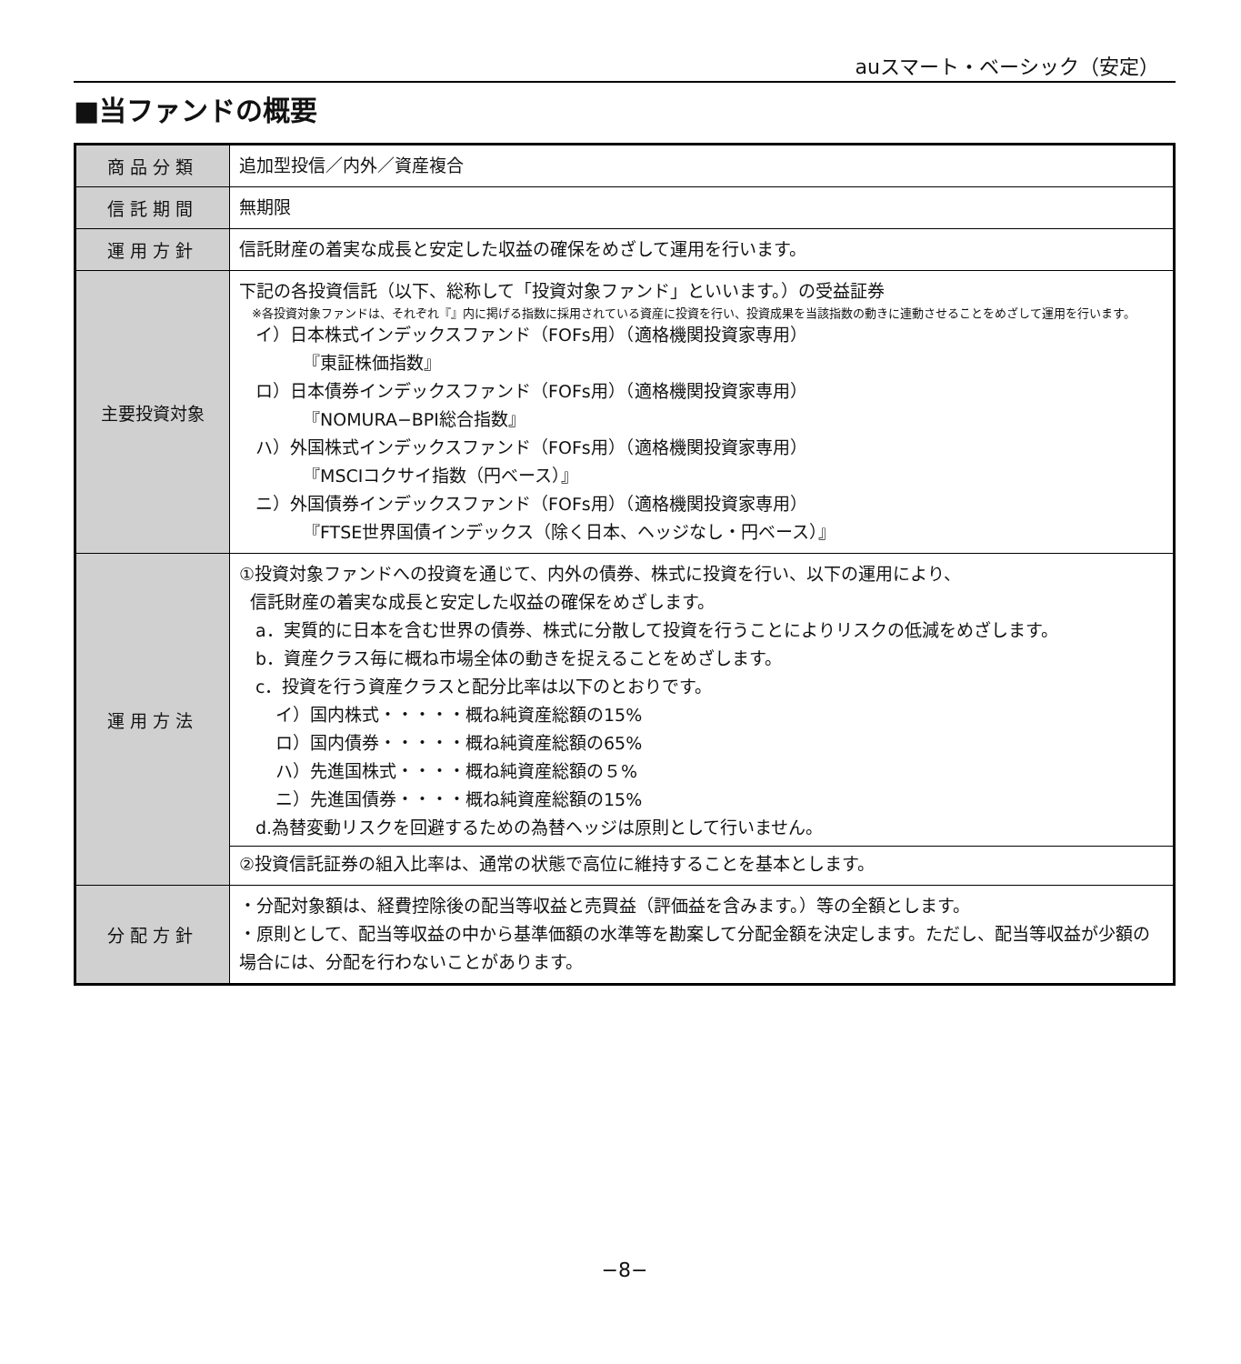auスマート・ベーシック（安定）
■当ファンドの概要
| 商品分類 | 追加型投信／内外／資産複合 |
| 信託期間 | 無期限 |
| 運用方針 | 信託財産の着実な成長と安定した収益の確保をめざして運用を行います。 |
| 主要投資対象 | 下記の各投資信託（以下、総称して「投資対象ファンド」といいます。）の受益証券 ※各投資対象ファンドは、それぞれ『』内に掲げる指数に採用されている資産に投資を行い、投資成果を当該指数の動きに連動させることをめざして運用を行います。 イ）日本株式インデックスファンド（FOFs用）（適格機関投資家専用） 『東証株価指数』 ロ）日本債券インデックスファンド（FOFs用）（適格機関投資家専用） 『NOMURA−BPI総合指数』 ハ）外国株式インデックスファンド（FOFs用）（適格機関投資家専用） 『MSCIコクサイ指数（円ベース）』 ニ）外国債券インデックスファンド（FOFs用）（適格機関投資家専用） 『FTSE世界国債インデックス（除く日本、ヘッジなし・円ベース）』 |
| 運用方法 | ①投資対象ファンドへの投資を通じて、内外の債券、株式に投資を行い、以下の運用により、 信託財産の着実な成長と安定した収益の確保をめざします。 a．実質的に日本を含む世界の債券、株式に分散して投資を行うことによりリスクの低減をめざします。 b．資産クラス毎に概ね市場全体の動きを捉えることをめざします。 c．投資を行う資産クラスと配分比率は以下のとおりです。 イ）国内株式・・・・・概ね純資産総額の15% ロ）国内債券・・・・・概ね純資産総額の65% ハ）先進国株式・・・・概ね純資産総額の５% ニ）先進国債券・・・・概ね純資産総額の15% d.為替変動リスクを回避するための為替ヘッジは原則として行いません。 ②投資信託証券の組入比率は、通常の状態で高位に維持することを基本とします。 |
| 分配方針 | ・分配対象額は、経費控除後の配当等収益と売買益（評価益を含みます。）等の全額とします。 ・原則として、配当等収益の中から基準価額の水準等を勘案して分配金額を決定します。ただし、配当等収益が少額の場合には、分配を行わないことがあります。 |
−8−